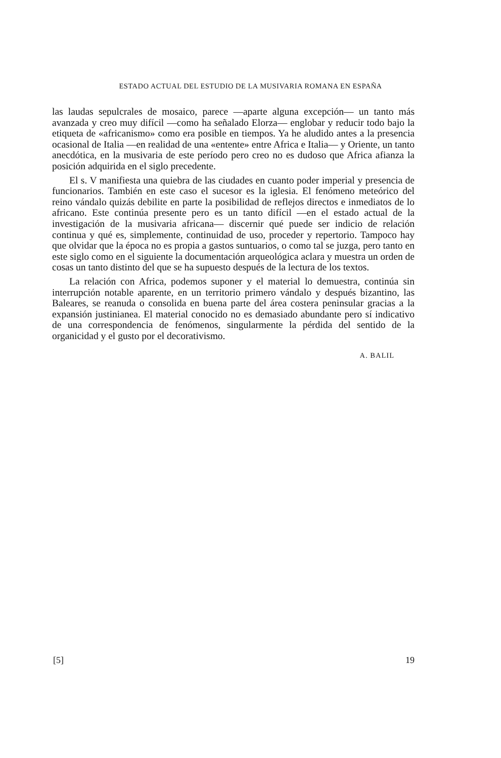ESTADO ACTUAL DEL ESTUDIO DE LA MUSIVARIA ROMANA EN ESPAÑA
las laudas sepulcrales de mosaico, parece —aparte alguna excepción— un tanto más avanzada y creo muy difícil —como ha señalado Elorza— englobar y reducir todo bajo la etiqueta de «africanismo» como era posible en tiempos. Ya he aludido antes a la presencia ocasional de Italia —en realidad de una «entente» entre Africa e Italia— y Oriente, un tanto anecdótica, en la musivaria de este período pero creo no es dudoso que Africa afianza la posición adquirida en el siglo precedente.
El s. V manifiesta una quiebra de las ciudades en cuanto poder imperial y presencia de funcionarios. También en este caso el sucesor es la iglesia. El fenómeno meteórico del reino vándalo quizás debilite en parte la posibilidad de reflejos directos e inmediatos de lo africano. Este continúa presente pero es un tanto difícil —en el estado actual de la investigación de la musivaria africana— discernir qué puede ser indicio de relación continua y qué es, simplemente, continuidad de uso, proceder y repertorio. Tampoco hay que olvidar que la época no es propia a gastos suntuarios, o como tal se juzga, pero tanto en este siglo como en el siguiente la documentación arqueológica aclara y muestra un orden de cosas un tanto distinto del que se ha supuesto después de la lectura de los textos.
La relación con Africa, podemos suponer y el material lo demuestra, continúa sin interrupción notable aparente, en un territorio primero vándalo y después bizantino, las Baleares, se reanuda o consolida en buena parte del área costera peninsular gracias a la expansión justinianea. El material conocido no es demasiado abundante pero sí indicativo de una correspondencia de fenómenos, singularmente la pérdida del sentido de la organicidad y el gusto por el decorativismo.
A. BALIL
[5] 19